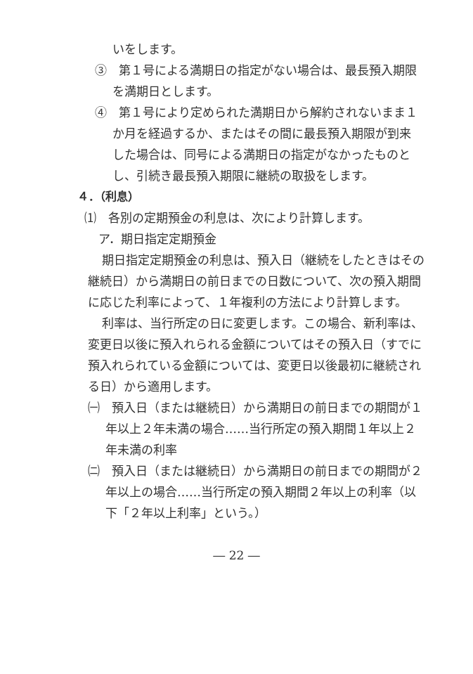いをします。
③　第１号による満期日の指定がない場合は、最長預入期限を満期日とします。
④　第１号により定められた満期日から解約されないまま１か月を経過するか、またはその間に最長預入期限が到来した場合は、同号による満期日の指定がなかったものとし、引続き最長預入期限に継続の取扱をします。
４．（利息）
⑴　各別の定期預金の利息は、次により計算します。
ア．期日指定定期預金
期日指定定期預金の利息は、預入日（継続をしたときはその継続日）から満期日の前日までの日数について、次の預入期間に応じた利率によって、１年複利の方法により計算します。
利率は、当行所定の日に変更します。この場合、新利率は、変更日以後に預入れられる金額についてはその預入日（すでに預入れられている金額については、変更日以後最初に継続される日）から適用します。
㈠　預入日（または継続日）から満期日の前日までの期間が１年以上２年未満の場合……当行所定の預入期間１年以上２年未満の利率
㈡　預入日（または継続日）から満期日の前日までの期間が２年以上の場合……当行所定の預入期間２年以上の利率（以下「２年以上利率」という。）
― 22 ―